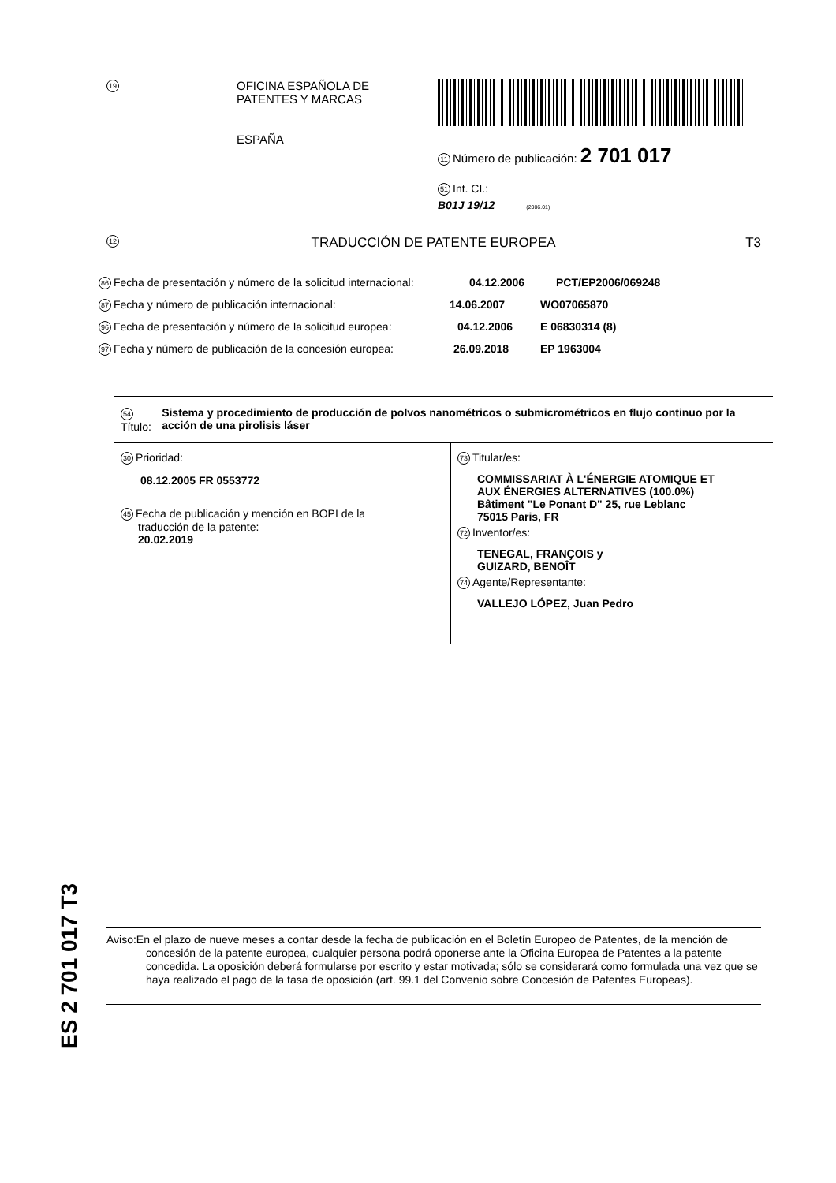19
OFICINA ESPAÑOLA DE
PATENTES Y MARCAS
ESPAÑA
11 Número de publicación: 2 701 017
51 Int. CI.:
B01J 19/12 (2006.01)
12 TRADUCCIÓN DE PATENTE EUROPEA T3
86 Fecha de presentación y número de la solicitud internacional: 04.12.2006 PCT/EP2006/069248
87 Fecha y número de publicación internacional: 14.06.2007 WO07065870
96 Fecha de presentación y número de la solicitud europea: 04.12.2006 E 06830314 (8)
97 Fecha y número de publicación de la concesión europea: 26.09.2018 EP 1963004
54 Título: Sistema y procedimiento de producción de polvos nanométricos o submicrométricos en flujo continuo por la acción de una pirolisis láser
30 Prioridad:
08.12.2005 FR 0553772
45 Fecha de publicación y mención en BOPI de la
traducción de la patente:
20.02.2019
73 Titular/es:
COMMISSARIAT À L'ÉNERGIE ATOMIQUE ET
AUX ÉNERGIES ALTERNATIVES (100.0%)
Bâtiment "Le Ponant D" 25, rue Leblanc
75015 Paris, FR
72 Inventor/es:
TENEGAL, FRANÇOIS y
GUIZARD, BENOÎT
74 Agente/Representante:
VALLEJO LÓPEZ, Juan Pedro
ES 2 701 017 T3
Aviso:En el plazo de nueve meses a contar desde la fecha de publicación en el Boletín Europeo de Patentes, de la mención de concesión de la patente europea, cualquier persona podrá oponerse ante la Oficina Europea de Patentes a la patente concedida. La oposición deberá formularse por escrito y estar motivada; sólo se considerará como formulada una vez que se haya realizado el pago de la tasa de oposición (art. 99.1 del Convenio sobre Concesión de Patentes Europeas).